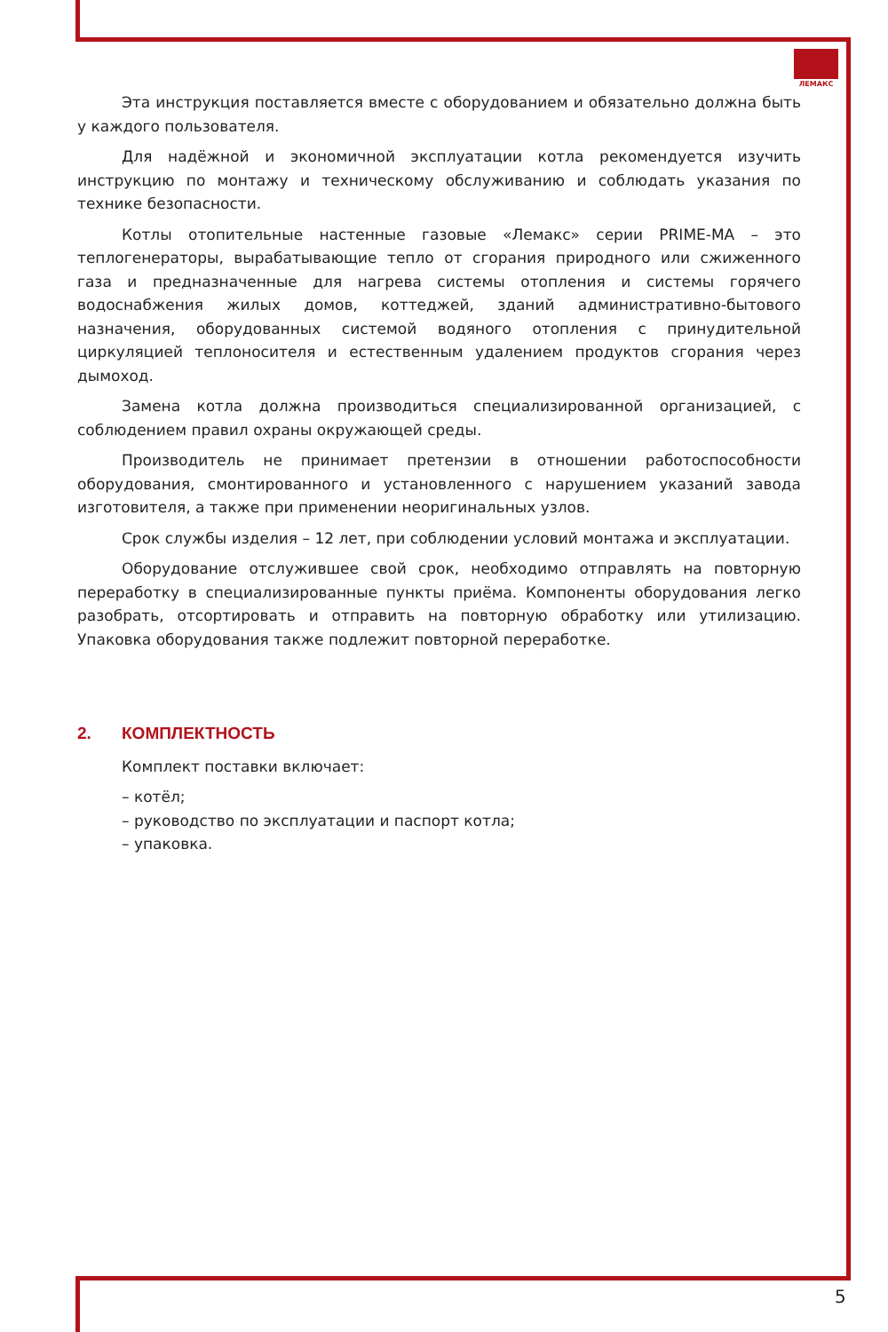ЛЕМАКС
Эта инструкция поставляется вместе с оборудованием и обязательно должна быть у каждого пользователя.
Для надёжной и экономичной эксплуатации котла рекомендуется изучить инструкцию по монтажу и техническому обслуживанию и соблюдать указания по технике безопасности.
Котлы отопительные настенные газовые «Лемакс» серии PRIME-MA – это теплогенераторы, вырабатывающие тепло от сгорания природного или сжиженного газа и предназначенные для нагрева системы отопления и системы горячего водоснабжения жилых домов, коттеджей, зданий административно-бытового назначения, оборудованных системой водяного отопления с принудительной циркуляцией теплоносителя и естественным удалением продуктов сгорания через дымоход.
Замена котла должна производиться специализированной организацией, с соблюдением правил охраны окружающей среды.
Производитель не принимает претензии в отношении работоспособности оборудования, смонтированного и установленного с нарушением указаний завода изготовителя, а также при применении неоригинальных узлов.
Срок службы изделия – 12 лет, при соблюдении условий монтажа и эксплуатации.
Оборудование отслужившее свой срок, необходимо отправлять на повторную переработку в специализированные пункты приёма. Компоненты оборудования легко разобрать, отсортировать и отправить на повторную обработку или утилизацию. Упаковка оборудования также подлежит повторной переработке.
2. КОМПЛЕКТНОСТЬ
Комплект поставки включает:
– котёл;
– руководство по эксплуатации и паспорт котла;
– упаковка.
5